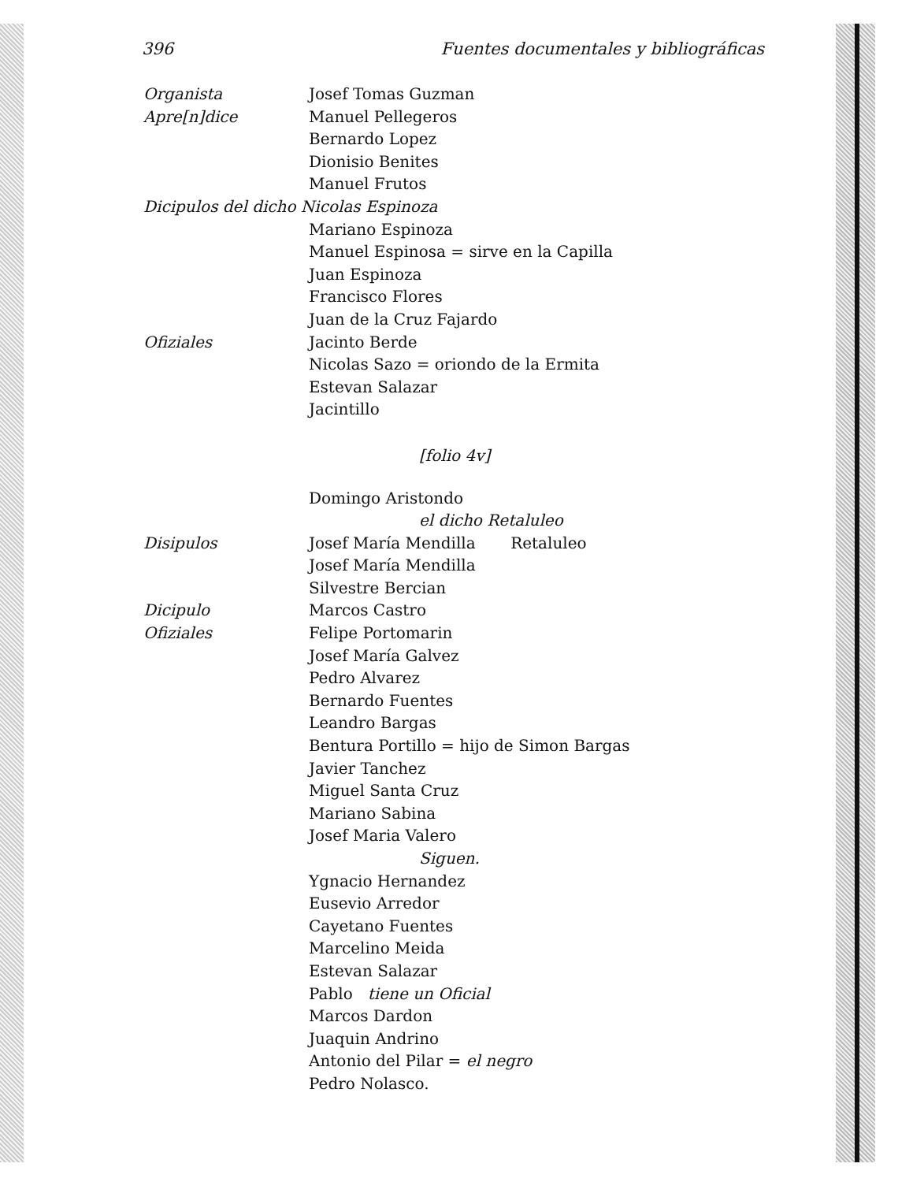396 Fuentes documentales y bibliográficas
Organista Josef Tomas Guzman
Apre[n]dice Manuel Pellegeros
Bernardo Lopez
Dionisio Benites
Manuel Frutos
Dicipulos del dicho Nicolas Espinoza
Mariano Espinoza
Manuel Espinosa = sirve en la Capilla
Juan Espinoza
Francisco Flores
Juan de la Cruz Fajardo
Ofiziales Jacinto Berde
Nicolas Sazo = oriondo de la Ermita
Estevan Salazar
Jacintillo
[folio 4v]
Domingo Aristondo
el dicho Retaluleo
Disipulos Josef María Mendilla Retaluleo
Josef María Mendilla
Silvestre Bercian
Dicipulo Marcos Castro
Ofiziales Felipe Portomarin
Josef María Galvez
Pedro Alvarez
Bernardo Fuentes
Leandro Bargas
Bentura Portillo = hijo de Simon Bargas
Javier Tanchez
Miguel Santa Cruz
Mariano Sabina
Josef Maria Valero
Siguen.
Ygnacio Hernandez
Eusevio Arredor
Cayetano Fuentes
Marcelino Meida
Estevan Salazar
Pablo tiene un Oficial
Marcos Dardon
Juaquin Andrino
Antonio del Pilar = el negro
Pedro Nolasco.